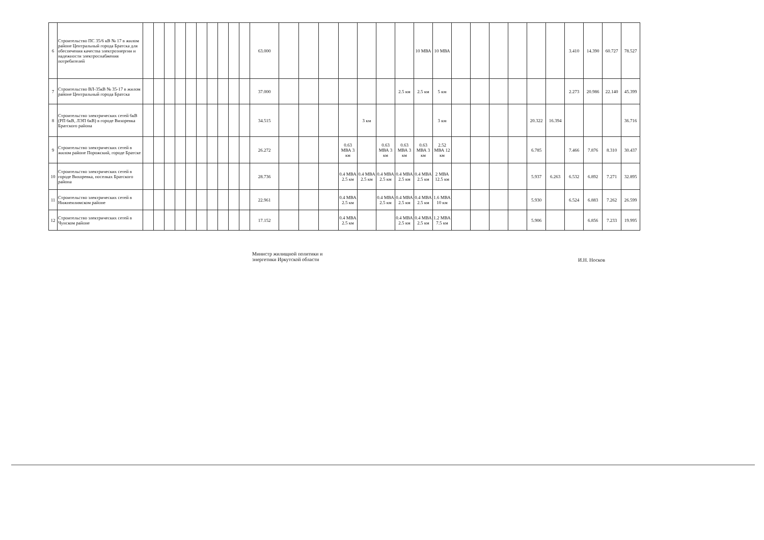| 6 | Строительство ПС 35/6 кВ № 17 в жилом районе Центральный города Братска для обеспечения качества электроэнергии и надежности электроснабжения потребителей | | | | | | | | | | | 63.000 | | | | | | | | 10 МВА | 10 МВА | | | | | | | 3.410 | 14.390 | 60.727 | 78.527 |
| 7 | Строительство ВЛ-35кВ № 35-17 в жилом районе Центральный города Братска | | | | | | | | | | | 37.000 | | | | | | | 2.5 км | 2.5 км | 5 км | | | | | | | 2.273 | 20.986 | 22.140 | 45.399 |
| 8 | Строительство электрических сетей 6кВ (РП 6кВ, ЛЭП 6кВ) в городе Вихоревка Братского района | | | | | | | | | | | 34.515 | | | | | 3 км | | | | 3 км | | | | | 20.322 | 16.394 | | | | 36.716 |
| 9 | Строительство электрических сетей в жилом районе Порожский, городе Братске | | | | | | | | | | | 26.272 | | | | 0.63 МВА 3 км | | 0.63 МВА 3 км | 0.63 МВА 3 км | 0.63 МВА 3 км | 2.52 МВА 12 км | | | | | 6.785 | | 7.466 | 7.876 | 8.310 | 30.437 |
| 10 | Строительство электрических сетей в городе Вихоревка, поселках Братского района | | | | | | | | | | | 28.736 | | | | 0.4 МВА 2.5 км | 0.4 МВА 2.5 км | 0.4 МВА 2.5 км | 0.4 МВА 2.5 км | 0.4 МВА 2.5 км | 2 МВА 12.5 км | | | | | 5.937 | 6.263 | 6.532 | 6.892 | 7.271 | 32.895 |
| 11 | Строительство электрических сетей в Нижнеилимском районе | | | | | | | | | | | 22.961 | | | | 0.4 МВА 2.5 км | | 0.4 МВА 2.5 км | 0.4 МВА 2.5 км | 0.4 МВА 2.5 км | 1.6 МВА 10 км | | | | | 5.930 | | 6.524 | 6.883 | 7.262 | 26.599 |
| 12 | Строительство электрических сетей в Чунском районе | | | | | | | | | | | 17.152 | | | | 0.4 МВА 2.5 км | | | 0.4 МВА 2.5 км | 0.4 МВА 2.5 км | 1.2 МВА 7.5 км | | | | | 5.906 | | | 6.856 | 7.233 | 19.995 |
Министр жилищной политики и энергетики Иркутской области
И.Н. Носков